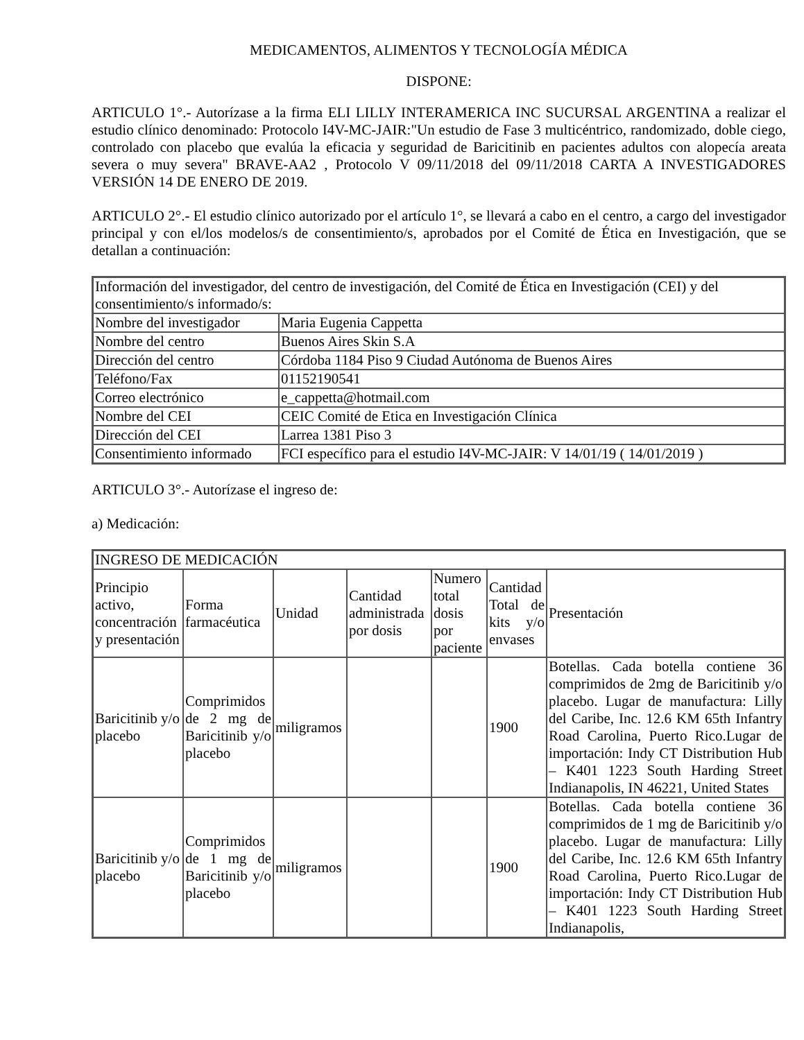MEDICAMENTOS, ALIMENTOS Y TECNOLOGÍA MÉDICA
DISPONE:
ARTICULO 1°.- Autorízase a la firma ELI LILLY INTERAMERICA INC SUCURSAL ARGENTINA a realizar el estudio clínico denominado: Protocolo I4V-MC-JAIR:"Un estudio de Fase 3 multicéntrico, randomizado, doble ciego, controlado con placebo que evalúa la eficacia y seguridad de Baricitinib en pacientes adultos con alopecía areata severa o muy severa" BRAVE-AA2 , Protocolo V 09/11/2018 del 09/11/2018 CARTA A INVESTIGADORES VERSIÓN 14 DE ENERO DE 2019.
ARTICULO 2°.- El estudio clínico autorizado por el artículo 1°, se llevará a cabo en el centro, a cargo del investigador principal y con el/los modelos/s de consentimiento/s, aprobados por el Comité de Ética en Investigación, que se detallan a continuación:
| Información del investigador, del centro de investigación, del Comité de Ética en Investigación (CEI) y del consentimiento/s informado/s: | |
| Nombre del investigador | Maria Eugenia Cappetta |
| Nombre del centro | Buenos Aires Skin S.A |
| Dirección del centro | Córdoba 1184 Piso 9 Ciudad Autónoma de Buenos Aires |
| Teléfono/Fax | 01152190541 |
| Correo electrónico | e_cappetta@hotmail.com |
| Nombre del CEI | CEIC Comité de Etica en Investigación Clínica |
| Dirección del CEI | Larrea 1381 Piso 3 |
| Consentimiento informado | FCI específico para el estudio I4V-MC-JAIR: V 14/01/19 ( 14/01/2019 ) |
ARTICULO 3°.- Autorízase el ingreso de:
a) Medicación:
| INGRESO DE MEDICACIÓN | | | | | | |
| Principio activo, concentración y presentación | Forma farmacéutica | Unidad | Cantidad administrada por dosis | Numero total dosis por paciente | Cantidad Total de kits y/o envases | Presentación |
| Baricitinib y/o placebo | Comprimidos de 2 mg de Baricitinib y/o placebo | miligramos | | | 1900 | Botellas. Cada botella contiene 36 comprimidos de 2mg de Baricitinib y/o placebo. Lugar de manufactura: Lilly del Caribe, Inc. 12.6 KM 65th Infantry Road Carolina, Puerto Rico.Lugar de importación: Indy CT Distribution Hub – K401 1223 South Harding Street Indianapolis, IN 46221, United States |
| Baricitinib y/o placebo | Comprimidos de 1 mg de Baricitinib y/o placebo | miligramos | | | 1900 | Botellas. Cada botella contiene 36 comprimidos de 1 mg de Baricitinib y/o placebo. Lugar de manufactura: Lilly del Caribe, Inc. 12.6 KM 65th Infantry Road Carolina, Puerto Rico.Lugar de importación: Indy CT Distribution Hub – K401 1223 South Harding Street Indianapolis, |